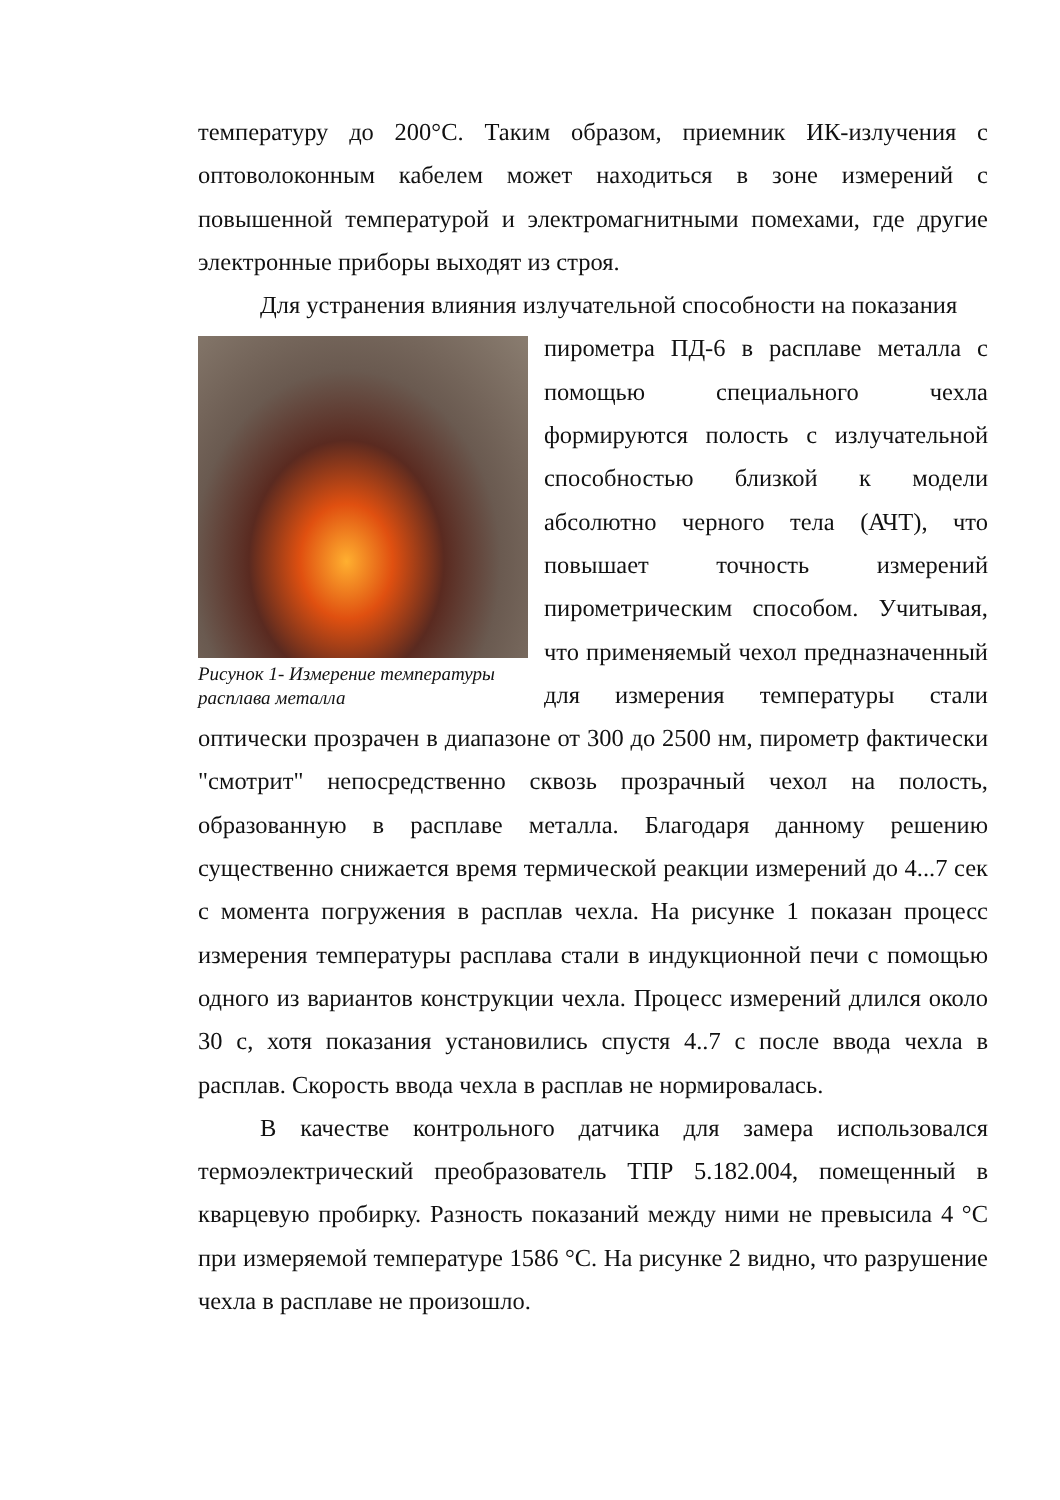температуру до 200°С. Таким образом, приемник ИК-излучения с оптоволоконным кабелем может находиться в зоне измерений с повышенной температурой и электромагнитными помехами, где другие электронные приборы выходят из строя.
Для устранения влияния излучательной способности на показания
Рисунок 1- Измерение температуры расплава металла
пирометра ПД-6 в расплаве металла с помощью специального чехла формируются полость с излучательной способностью близкой к модели абсолютно черного тела (АЧТ), что повышает точность измерений пирометрическим способом. Учитывая, что применяемый чехол предназначенный для измерения температуры стали оптически прозрачен в диапазоне от 300 до 2500 нм, пирометр фактически "смотрит" непосредственно сквозь прозрачный чехол на полость, образованную в расплаве металла. Благодаря данному решению существенно снижается время термической реакции измерений до 4...7 сек с момента погружения в расплав чехла. На рисунке 1 показан процесс измерения температуры расплава стали в индукционной печи с помощью одного из вариантов конструкции чехла. Процесс измерений длился около 30 с, хотя показания установились спустя 4..7 с после ввода чехла в расплав. Скорость ввода чехла в расплав не нормировалась.
В качестве контрольного датчика для замера использовался термоэлектрический преобразователь ТПР 5.182.004, помещенный в кварцевую пробирку. Разность показаний между ними не превысила 4 °С при измеряемой температуре 1586 °С. На рисунке 2 видно, что разрушение чехла в расплаве не произошло.